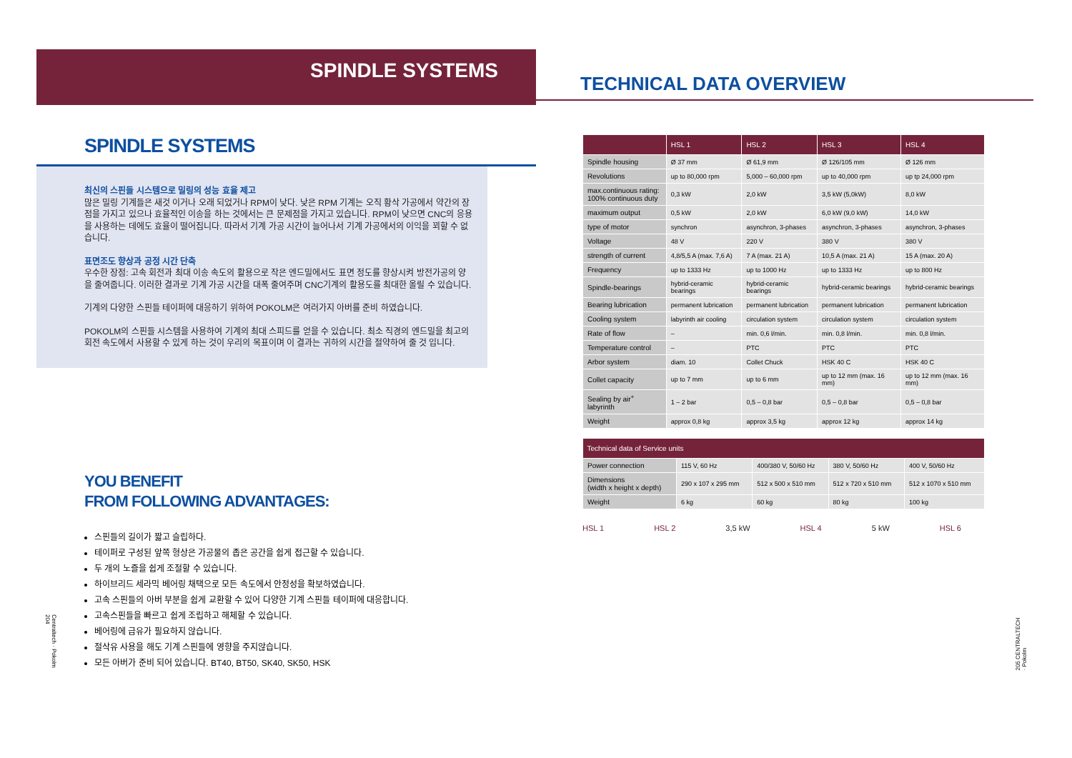SPINDLE SYSTEMS
SPINDLE SYSTEMS
최신의 스핀들 시스템으로 밀링의 성능 효율 제고
많은 밀링 기계들은 새것 이거나 오래 되었거나 RPM이 낮다. 낮은 RPM 기계는 오직 황삭 가공에서 약간의 장점을 가지고 있으나 효율적인 이송을 하는 것에서는 큰 문제점을 가지고 있습니다. RPM이 낮으면 CNC의 응용을 사용하는 데에도 효율이 떨어집니다. 따라서 기계 가공 시간이 늘어나서 기계 가공에서의 이익을 꾀할 수 없습니다.
표면조도 향상과 공정 시간 단축
우수한 장점: 고속 회전과 최대 이송 속도의 활용으로 작은 엔드밀에서도 표면 정도를 향상시켜 방전가공의 양을 줄여줍니다. 이러한 결과로 기계 가공 시간을 대폭 줄여주며 CNC기계의 활용도를 최대한 올릴 수 있습니다.
기계의 다양한 스핀들 테이퍼에 대응하기 위하여 POKOLM은 여러가지 아버를 준비 하였습니다.
POKOLM의 스핀들 시스템을 사용하여 기계의 최대 스피드를 얻을 수 있습니다. 최소 직경의 엔드밀을 최고의 회전 속도에서 사용할 수 있게 하는 것이 우리의 목표이며 이 결과는 귀하의 시간을 절약하여 줄 것 입니다.
YOU BENEFIT
FROM FOLLOWING ADVANTAGES:
스핀들의 길이가 짧고 슬립하다.
테이퍼로 구성된 앞쪽 형상은 가공물의 좁은 공간을 쉽게 접근할 수 있습니다.
두 개의 노즐을 쉽게 조절할 수 있습니다.
하이브리드 세라믹 베어링 채택으로 모든 속도에서 안정성을 확보하였습니다.
고속 스핀들의 아버 부분을 쉽게 교환할 수 있어 다양한 기계 스핀들 테이퍼에 대응합니다.
고속스핀들을 빠르고 쉽게 조립하고 해체할 수 있습니다.
베어링에 급유가 필요하지 않습니다.
절삭유 사용을 해도 기계 스핀들에 영향을 주지않습니다.
모든 아버가 준비 되어 있습니다. BT40, BT50, SK40, SK50, HSK
Centraltech · Pokolm 204
TECHNICAL DATA OVERVIEW
| | HSL 1 | HSL 2 | HSL 3 | HSL 4 |
| --- | --- | --- | --- | --- |
| Spindle housing | Ø 37 mm | Ø 61,9 mm | Ø 126/105 mm | Ø 126 mm |
| Revolutions | up to 80,000 rpm | 5,000 – 60,000 rpm | up to 40,000 rpm | up tp 24,000 rpm |
| max.continuous rating: 100% continuous duty | 0,3 kW | 2,0 kW | 3,5 kW (5,0kW) | 8,0 kW |
| maximum output | 0,5 kW | 2,0 kW | 6,0 kW (9,0 kW) | 14,0 kW |
| type of motor | synchron | asynchron, 3-phases | asynchron, 3-phases | asynchron, 3-phases |
| Voltage | 48 V | 220 V | 380 V | 380 V |
| strength of current | 4,8/5,5 A (max. 7,6 A) | 7 A (max. 21 A) | 10,5 A (max. 21 A) | 15 A (max. 20 A) |
| Frequency | up to 1333 Hz | up to 1000 Hz | up to 1333 Hz | up to 800 Hz |
| Spindle-bearings | hybrid-ceramic bearings | hybrid-ceramic bearings | hybrid-ceramic bearings | hybrid-ceramic bearings |
| Bearing lubrication | permanent lubrication | permanent lubrication | permanent lubrication | permanent lubrication |
| Cooling system | labyrinth air cooling | circulation system | circulation system | circulation system |
| Rate of flow | – | min. 0,6 l/min. | min. 0,8 l/min. | min. 0,8 l/min. |
| Temperature control | – | PTC | PTC | PTC |
| Arbor system | diam. 10 | Collet Chuck | HSK 40 C | HSK 40 C |
| Collet capacity | up to 7 mm | up to 6 mm | up to 12 mm (max. 16 mm) | up to 12 mm (max. 16 mm) |
| Sealing by air<sup>+</sup> labyrinth | 1 – 2 bar | 0,5 – 0,8 bar | 0,5 – 0,8 bar | 0,5 – 0,8 bar |
| Weight | approx 0,8 kg | approx 3,5 kg | approx 12 kg | approx 14 kg |
| Technical data of Service units | | | | |
| --- | --- | --- | --- | --- |
| Power connection | 115 V, 60 Hz | 400/380 V, 50/60 Hz | 380 V, 50/60 Hz | 400 V, 50/60 Hz |
| Dimensions (width x height x depth) | 290 x 107 x 295 mm | 512 x 500 x 510 mm | 512 x 720 x 510 mm | 512 x 1070 x 510 mm |
| Weight | 6 kg | 60 kg | 80 kg | 100 kg |
HSL 1 HSL 2 3,5 kW HSL 4 5 kW HSL 6
205 CENTRALTECH · Pokolm